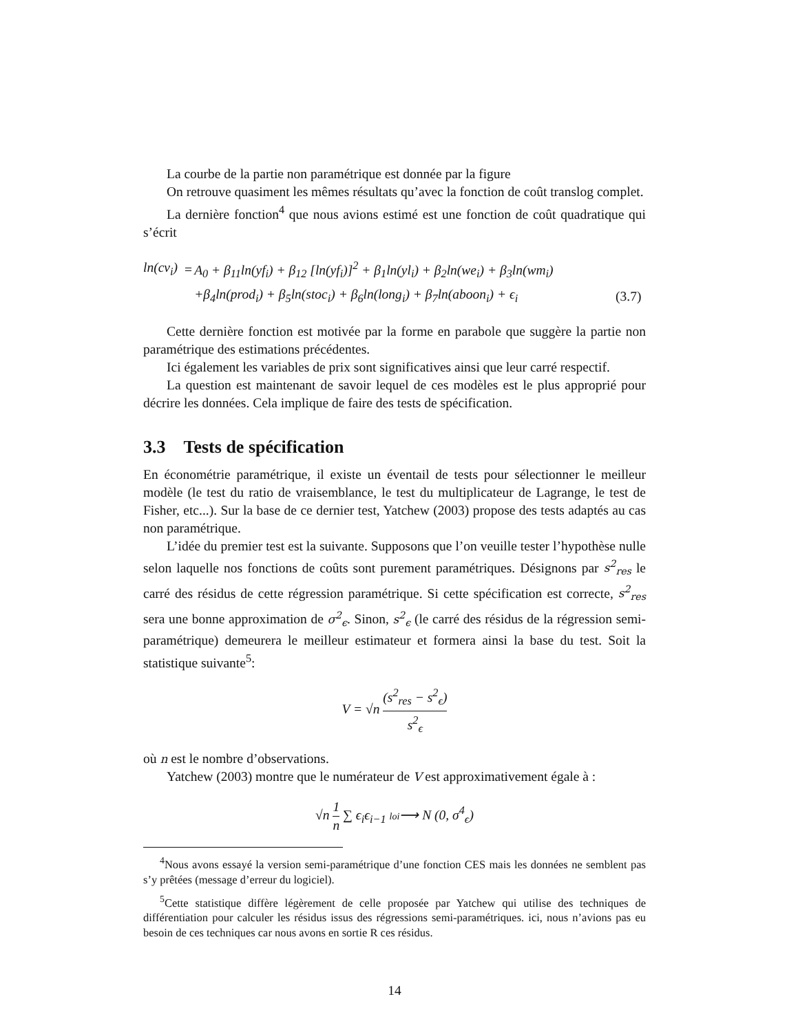La courbe de la partie non paramétrique est donnée par la figure
On retrouve quasiment les mêmes résultats qu’avec la fonction de coût translog complet.
La dernière fonction<sup>4</sup> que nous avions estimé est une fonction de coût quadratique qui s’écrit
| ln(cv<sub>i</sub>) | = | A<sub>0</sub> + β<sub>11</sub>ln(yf<sub>i</sub>) + β<sub>12</sub> [ln(yf<sub>i</sub>)]<sup>2</sup> + β<sub>1</sub>ln(yl<sub>i</sub>) + β<sub>2</sub>ln(we<sub>i</sub>) + β<sub>3</sub>ln(wm<sub>i</sub>) | |
| | | +β<sub>4</sub>ln(prod<sub>i</sub>) + β<sub>5</sub>ln(stoc<sub>i</sub>) + β<sub>6</sub>ln(long<sub>i</sub>) + β<sub>7</sub>ln(aboon<sub>i</sub>) + ϵ<sub>i</sub> | (3.7) |
Cette dernière fonction est motivée par la forme en parabole que suggère la partie non paramétrique des estimations précédentes.
Ici également les variables de prix sont significatives ainsi que leur carré respectif.
La question est maintenant de savoir lequel de ces modèles est le plus approprié pour décrire les données. Cela implique de faire des tests de spécification.
3.3 Tests de spécification
En économétrie paramétrique, il existe un éventail de tests pour sélectionner le meilleur modèle (le test du ratio de vraisemblance, le test du multiplicateur de Lagrange, le test de Fisher, etc...). Sur la base de ce dernier test, Yatchew (2003) propose des tests adaptés au cas non paramétrique.
L’idée du premier test est la suivante. Supposons que l’on veuille tester l’hypothèse nulle selon laquelle nos fonctions de coûts sont purement paramétriques. Désignons par s<sup>2</sup><sub>res</sub> le carré des résidus de cette régression paramétrique. Si cette spécification est correcte, s<sup>2</sup><sub>res</sub> sera une bonne approximation de σ<sup>2</sup><sub>ϵ</sub>. Sinon, s<sup>2</sup><sub>ϵ</sub> (le carré des résidus de la régression semi-paramétrique) demeurera le meilleur estimateur et formera ainsi la base du test. Soit la statistique suivante<sup>5</sup>:
V = √n (s<sup>2</sup><sub>res</sub> − s<sup>2</sup><sub>ϵ</sub>) s<sup>2</sup><sub>ϵ</sub>
où n est le nombre d’observations.
Yatchew (2003) montre que le numérateur de V est approximativement égale à :
√n 1 n ∑ ϵ<sub>i</sub>ϵ<sub>i−1</sub> loi⟶ N (0, σ<sup>4</sup><sub>ϵ</sub>)
<sup>4</sup> Nous avons essayé la version semi-paramétrique d’une fonction CES mais les données ne semblent pas s’y prêtées (message d’erreur du logiciel).
<sup>5</sup> Cette statistique diffère légèrement de celle proposée par Yatchew qui utilise des techniques de différentiation pour calculer les résidus issus des régressions semi-paramétriques. ici, nous n’avions pas eu besoin de ces techniques car nous avons en sortie R ces résidus.
14